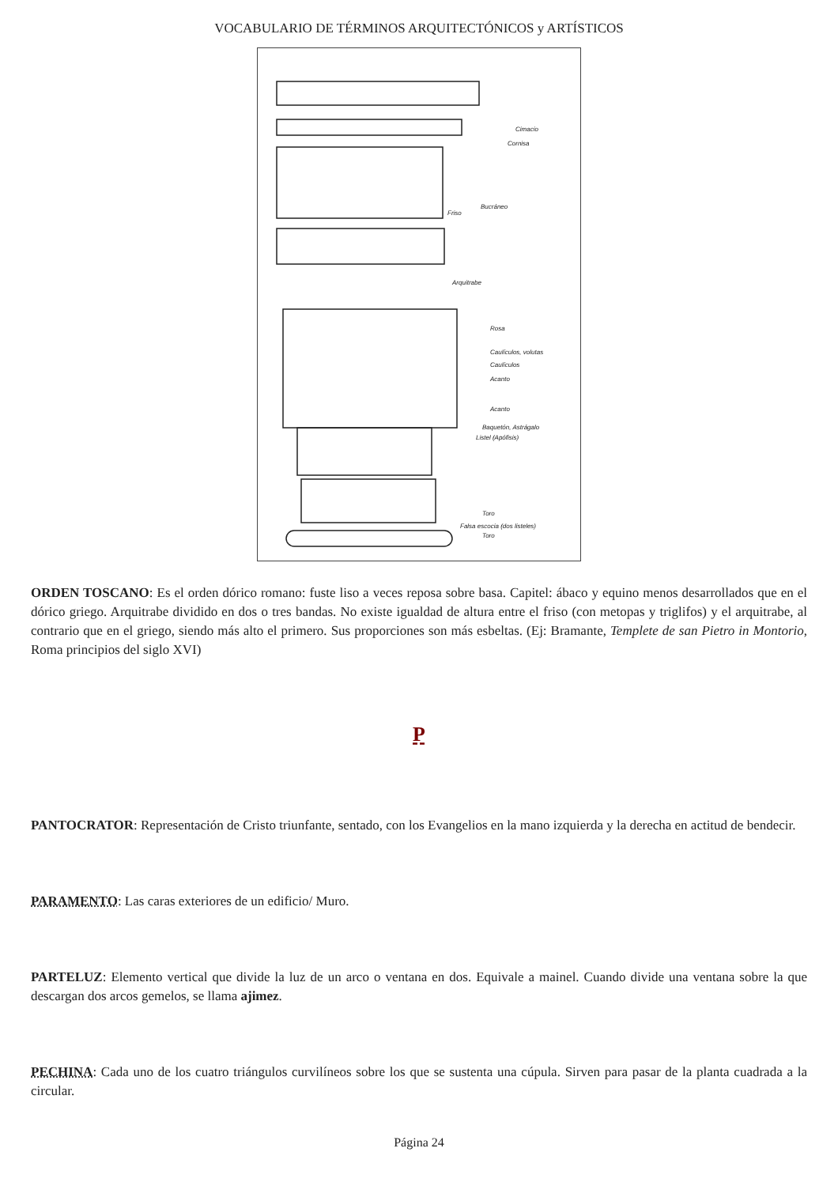VOCABULARIO DE TÉRMINOS ARQUITECTÓNICOS y ARTÍSTICOS
Cimacio
Cornisa
Bucráneo
Friso
Arquitrabe
Rosa
Caulículos, volutas
Caulículos
Acanto
Acanto
Baquetón, Astrágalo
Listel (Apófisis)
Toro
Falsa escocia (dos listeles)
Toro
ORDEN TOSCANO: Es el orden dórico romano: fuste liso a veces reposa sobre basa. Capitel: ábaco y equino menos desarrollados que en el dórico griego. Arquitrabe dividido en dos o tres bandas. No existe igualdad de altura entre el friso (con metopas y triglifos) y el arquitrabe, al contrario que en el griego, siendo más alto el primero. Sus proporciones son más esbeltas. (Ej: Bramante, Templete de san Pietro in Montorio, Roma principios del siglo XVI)
P
PANTOCRATOR: Representación de Cristo triunfante, sentado, con los Evangelios en la mano izquierda y la derecha en actitud de bendecir.
PARAMENTO: Las caras exteriores de un edificio/ Muro.
PARTELUZ: Elemento vertical que divide la luz de un arco o ventana en dos. Equivale a mainel. Cuando divide una ventana sobre la que descargan dos arcos gemelos, se llama ajimez.
PECHINA: Cada uno de los cuatro triángulos curvilíneos sobre los que se sustenta una cúpula. Sirven para pasar de la planta cuadrada a la circular.
Página 24